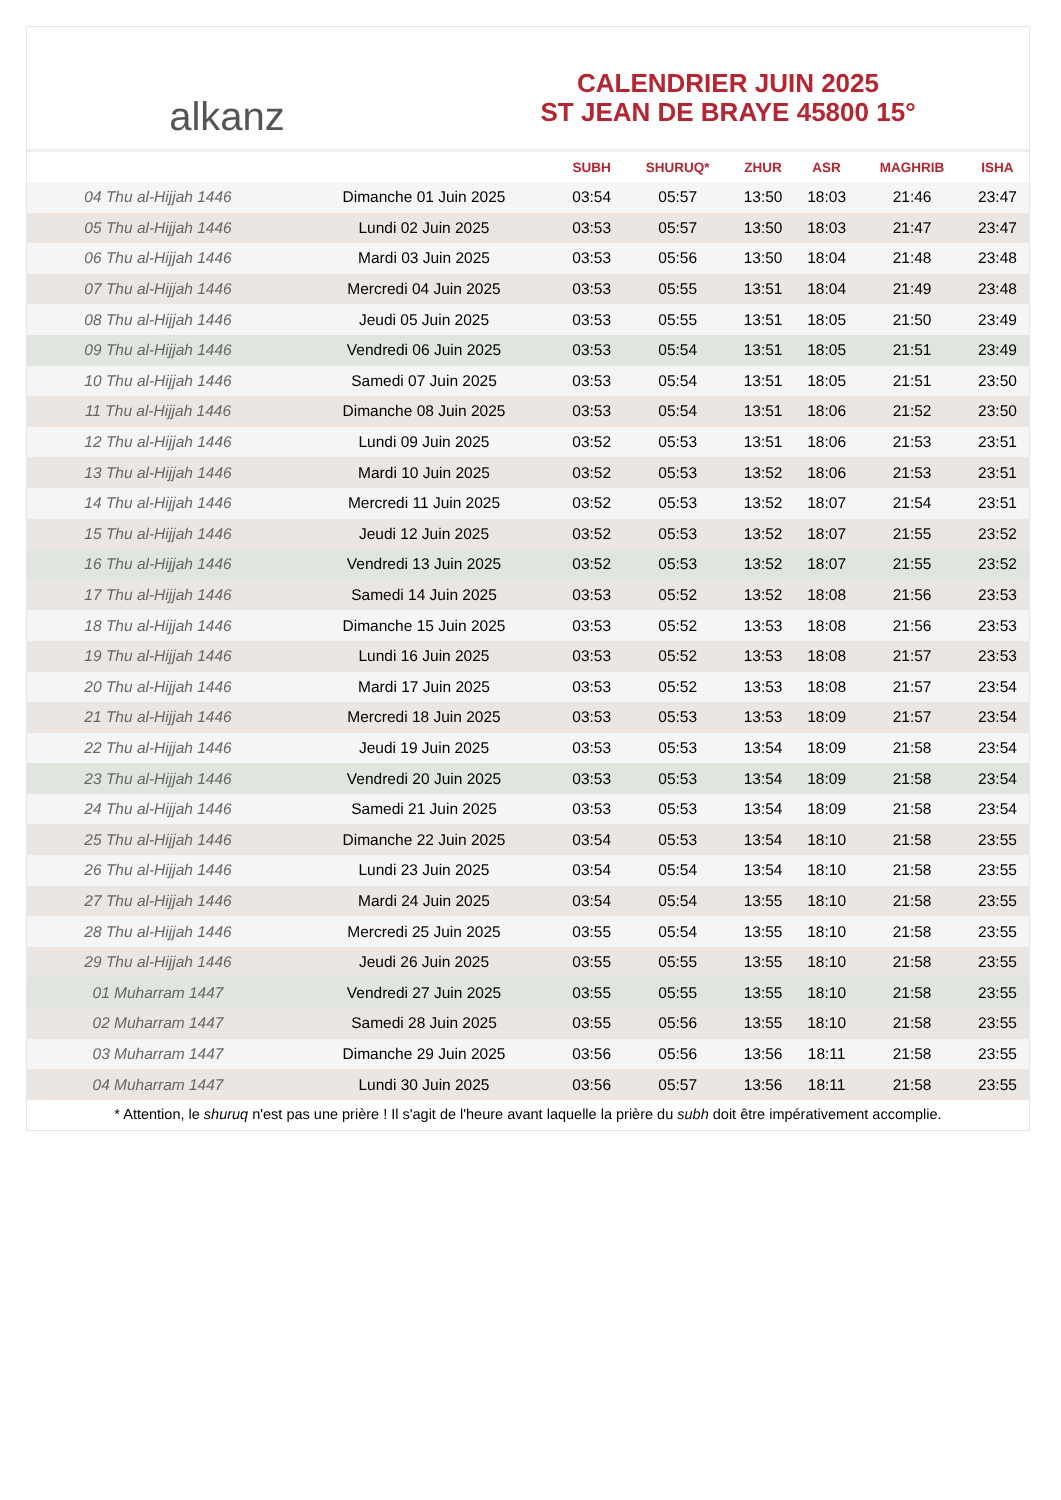alkanz
CALENDRIER JUIN 2025
ST JEAN DE BRAYE 45800 15°
| | | SUBH | SHURUQ* | ZHUR | ASR | MAGHRIB | ISHA |
| --- | --- | --- | --- | --- | --- | --- | --- |
| 04 Thu al-Hijjah 1446 | Dimanche 01 Juin 2025 | 03:54 | 05:57 | 13:50 | 18:03 | 21:46 | 23:47 |
| 05 Thu al-Hijjah 1446 | Lundi 02 Juin 2025 | 03:53 | 05:57 | 13:50 | 18:03 | 21:47 | 23:47 |
| 06 Thu al-Hijjah 1446 | Mardi 03 Juin 2025 | 03:53 | 05:56 | 13:50 | 18:04 | 21:48 | 23:48 |
| 07 Thu al-Hijjah 1446 | Mercredi 04 Juin 2025 | 03:53 | 05:55 | 13:51 | 18:04 | 21:49 | 23:48 |
| 08 Thu al-Hijjah 1446 | Jeudi 05 Juin 2025 | 03:53 | 05:55 | 13:51 | 18:05 | 21:50 | 23:49 |
| 09 Thu al-Hijjah 1446 | Vendredi 06 Juin 2025 | 03:53 | 05:54 | 13:51 | 18:05 | 21:51 | 23:49 |
| 10 Thu al-Hijjah 1446 | Samedi 07 Juin 2025 | 03:53 | 05:54 | 13:51 | 18:05 | 21:51 | 23:50 |
| 11 Thu al-Hijjah 1446 | Dimanche 08 Juin 2025 | 03:53 | 05:54 | 13:51 | 18:06 | 21:52 | 23:50 |
| 12 Thu al-Hijjah 1446 | Lundi 09 Juin 2025 | 03:52 | 05:53 | 13:51 | 18:06 | 21:53 | 23:51 |
| 13 Thu al-Hijjah 1446 | Mardi 10 Juin 2025 | 03:52 | 05:53 | 13:52 | 18:06 | 21:53 | 23:51 |
| 14 Thu al-Hijjah 1446 | Mercredi 11 Juin 2025 | 03:52 | 05:53 | 13:52 | 18:07 | 21:54 | 23:51 |
| 15 Thu al-Hijjah 1446 | Jeudi 12 Juin 2025 | 03:52 | 05:53 | 13:52 | 18:07 | 21:55 | 23:52 |
| 16 Thu al-Hijjah 1446 | Vendredi 13 Juin 2025 | 03:52 | 05:53 | 13:52 | 18:07 | 21:55 | 23:52 |
| 17 Thu al-Hijjah 1446 | Samedi 14 Juin 2025 | 03:53 | 05:52 | 13:52 | 18:08 | 21:56 | 23:53 |
| 18 Thu al-Hijjah 1446 | Dimanche 15 Juin 2025 | 03:53 | 05:52 | 13:53 | 18:08 | 21:56 | 23:53 |
| 19 Thu al-Hijjah 1446 | Lundi 16 Juin 2025 | 03:53 | 05:52 | 13:53 | 18:08 | 21:57 | 23:53 |
| 20 Thu al-Hijjah 1446 | Mardi 17 Juin 2025 | 03:53 | 05:52 | 13:53 | 18:08 | 21:57 | 23:54 |
| 21 Thu al-Hijjah 1446 | Mercredi 18 Juin 2025 | 03:53 | 05:53 | 13:53 | 18:09 | 21:57 | 23:54 |
| 22 Thu al-Hijjah 1446 | Jeudi 19 Juin 2025 | 03:53 | 05:53 | 13:54 | 18:09 | 21:58 | 23:54 |
| 23 Thu al-Hijjah 1446 | Vendredi 20 Juin 2025 | 03:53 | 05:53 | 13:54 | 18:09 | 21:58 | 23:54 |
| 24 Thu al-Hijjah 1446 | Samedi 21 Juin 2025 | 03:53 | 05:53 | 13:54 | 18:09 | 21:58 | 23:54 |
| 25 Thu al-Hijjah 1446 | Dimanche 22 Juin 2025 | 03:54 | 05:53 | 13:54 | 18:10 | 21:58 | 23:55 |
| 26 Thu al-Hijjah 1446 | Lundi 23 Juin 2025 | 03:54 | 05:54 | 13:54 | 18:10 | 21:58 | 23:55 |
| 27 Thu al-Hijjah 1446 | Mardi 24 Juin 2025 | 03:54 | 05:54 | 13:55 | 18:10 | 21:58 | 23:55 |
| 28 Thu al-Hijjah 1446 | Mercredi 25 Juin 2025 | 03:55 | 05:54 | 13:55 | 18:10 | 21:58 | 23:55 |
| 29 Thu al-Hijjah 1446 | Jeudi 26 Juin 2025 | 03:55 | 05:55 | 13:55 | 18:10 | 21:58 | 23:55 |
| 01 Muharram 1447 | Vendredi 27 Juin 2025 | 03:55 | 05:55 | 13:55 | 18:10 | 21:58 | 23:55 |
| 02 Muharram 1447 | Samedi 28 Juin 2025 | 03:55 | 05:56 | 13:55 | 18:10 | 21:58 | 23:55 |
| 03 Muharram 1447 | Dimanche 29 Juin 2025 | 03:56 | 05:56 | 13:56 | 18:11 | 21:58 | 23:55 |
| 04 Muharram 1447 | Lundi 30 Juin 2025 | 03:56 | 05:57 | 13:56 | 18:11 | 21:58 | 23:55 |
* Attention, le shuruq n'est pas une prière ! Il s'agit de l'heure avant laquelle la prière du subh doit être impérativement accomplie.